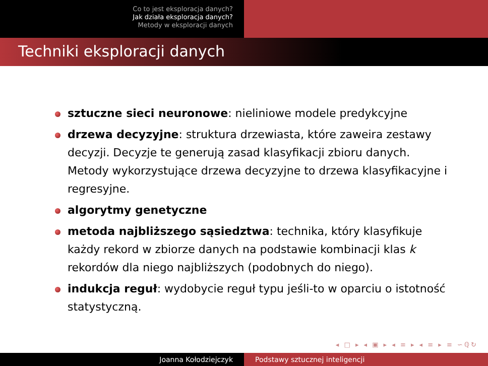Co to jest eksploracja danych?
Jak działa eksploracja danych?
Metody w eksploracji danych
Techniki eksploracji danych
sztuczne sieci neuronowe: nieliniowe modele predykcyjne
drzewa decyzyjne: struktura drzewiasta, które zaweira zestawy decyzji. Decyzje te generują zasad klasyfikacji zbioru danych. Metody wykorzystujące drzewa decyzyjne to drzewa klasyfikacyjne i regresyjne.
algorytmy genetyczne
metoda najbliższego sąsiedztwa: technika, który klasyfikuje każdy rekord w zbiorze danych na podstawie kombinacji klas k rekordów dla niego najbliższych (podobnych do niego).
indukcja reguł: wydobycie reguł typu jeśli-to w oparciu o istotność statystyczną.
◂ □ ▸ ◂ ▣ ▸ ◂ ≡ ▸ ◂ ≡ ▸ ≡ ∽ℚ↻
Joanna Kołodziejczyk Podstawy sztucznej inteligencji